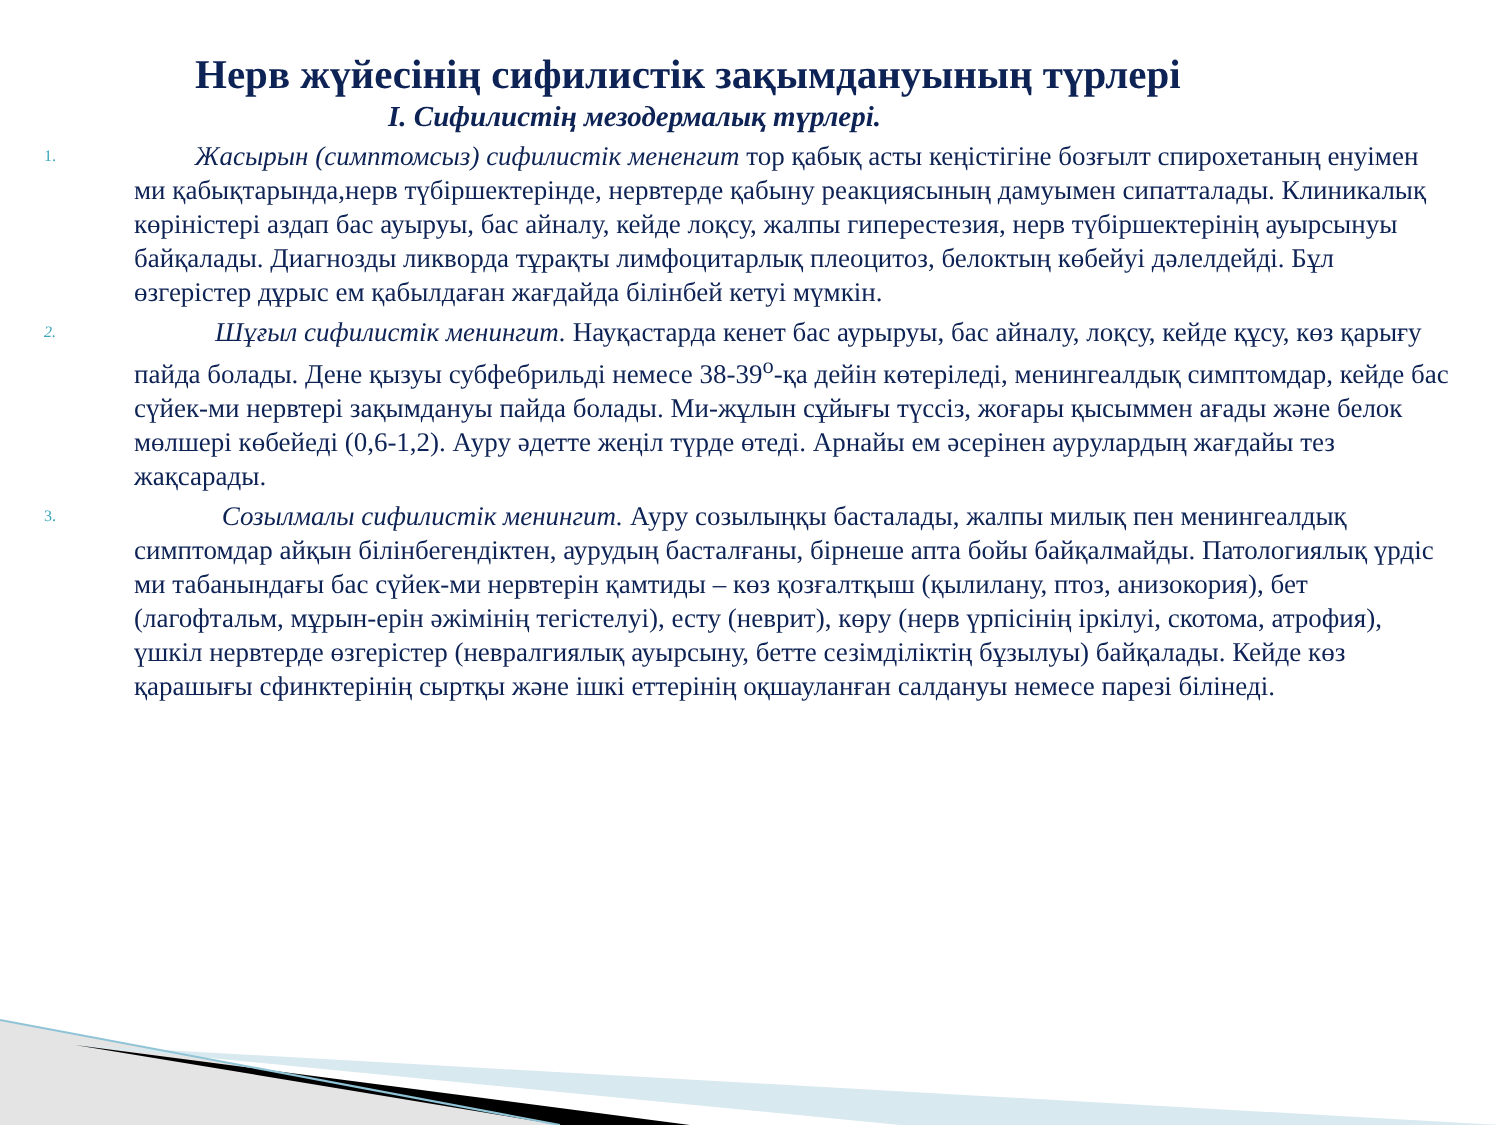Нерв жүйесінің сифилистік зақымдануының түрлері
I. Сифилистің мезодермалық түрлері.
1.
Жасырын (симптомсыз) сифилистік мененгит тор қабық асты кеңістігіне бозғылт спирохетаның енуімен ми қабықтарында,нерв түбіршектерінде, нервтерде қабыну реакциясының дамуымен сипатталады. Клиникалық көріністері аздап бас ауыруы, бас айналу, кейде лоқсу, жалпы гиперестезия, нерв түбіршектерінің ауырсынуы байқалады. Диагнозды ликворда тұрақты лимфоцитарлық плеоцитоз, белоктың көбейуі дәлелдейді. Бұл өзгерістер дұрыс ем қабылдаған жағдайда білінбей кетуі мүмкін.
2.
Шұғыл сифилистік менингит. Науқастарда кенет бас аурыруы, бас айналу, лоқсу, кейде құсу, көз қарығу пайда болады. Дене қызуы субфебрильді немесе 38-39<sup>о</sup>-қа дейін көтеріледі, менингеалдық симптомдар, кейде бас сүйек-ми нервтері зақымдануы пайда болады. Ми-жұлын сұйығы түссіз, жоғары қысыммен ағады және белок мөлшері көбейеді (0,6-1,2). Ауру әдетте жеңіл түрде өтеді. Арнайы ем әсерінен аурулардың жағдайы тез жақсарады.
3.
Созылмалы сифилистік менингит. Ауру созылыңқы басталады, жалпы милық пен менингеалдық симптомдар айқын білінбегендіктен, аурудың басталғаны, бірнеше апта бойы байқалмайды. Патологиялық үрдіс ми табанындағы бас сүйек-ми нервтерін қамтиды – көз қозғалтқыш (қылилану, птоз, анизокория), бет (лагофтальм, мұрын-ерін әжімінің тегістелуі), есту (неврит), көру (нерв үрпісінің іркілуі, скотома, атрофия), үшкіл нервтерде өзгерістер (невралгиялық ауырсыну, бетте сезімділіктің бұзылуы) байқалады. Кейде көз қарашығы сфинктерінің сыртқы және ішкі еттерінің оқшауланған салдануы немесе парезі білінеді.